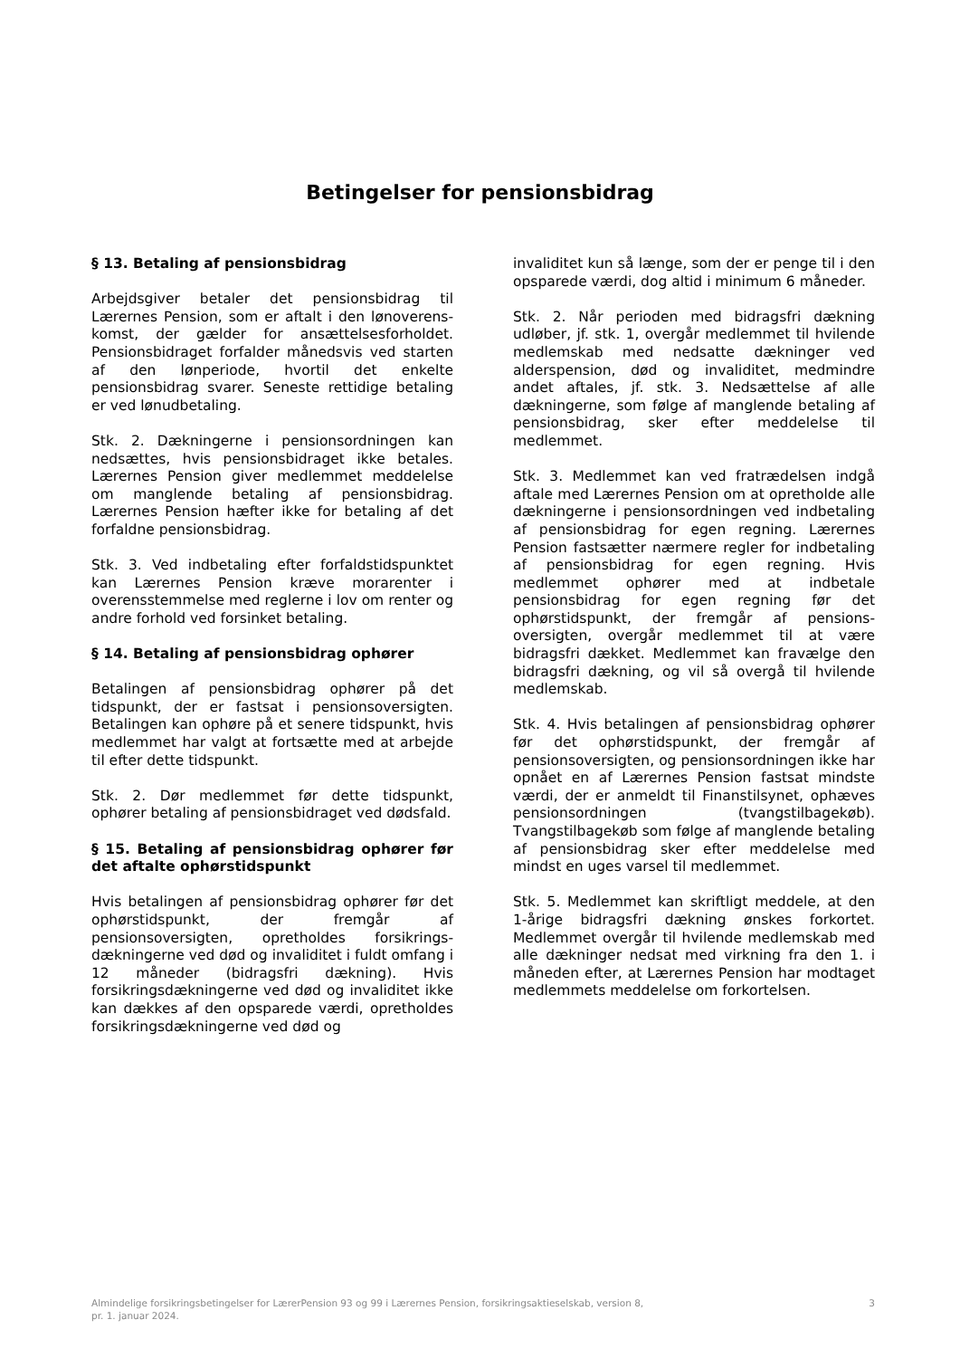Betingelser for pensionsbidrag
§ 13. Betaling af pensionsbidrag
Arbejdsgiver betaler det pensionsbidrag til Lærernes Pension, som er aftalt i den lønoverens-komst, der gælder for ansættelsesforholdet. Pensionsbidraget forfalder månedsvis ved starten af den lønperiode, hvortil det enkelte pensionsbidrag svarer. Seneste rettidige betaling er ved lønudbetaling.
Stk. 2. Dækningerne i pensionsordningen kan nedsættes, hvis pensionsbidraget ikke betales. Lærernes Pension giver medlemmet meddelelse om manglende betaling af pensionsbidrag. Lærernes Pension hæfter ikke for betaling af det forfaldne pensionsbidrag.
Stk. 3. Ved indbetaling efter forfaldstidspunktet kan Lærernes Pension kræve morarenter i overensstemmelse med reglerne i lov om renter og andre forhold ved forsinket betaling.
§ 14. Betaling af pensionsbidrag ophører
Betalingen af pensionsbidrag ophører på det tidspunkt, der er fastsat i pensionsoversigten. Betalingen kan ophøre på et senere tidspunkt, hvis medlemmet har valgt at fortsætte med at arbejde til efter dette tidspunkt.
Stk. 2. Dør medlemmet før dette tidspunkt, ophører betaling af pensionsbidraget ved dødsfald.
§ 15. Betaling af pensionsbidrag ophører før det aftalte ophørstidspunkt
Hvis betalingen af pensionsbidrag ophører før det ophørstidspunkt, der fremgår af pensionsoversigten, opretholdes forsikrings-dækningerne ved død og invaliditet i fuldt omfang i 12 måneder (bidragsfri dækning). Hvis forsikringsdækningerne ved død og invaliditet ikke kan dækkes af den opsparede værdi, opretholdes forsikringsdækningerne ved død og
invaliditet kun så længe, som der er penge til i den opsparede værdi, dog altid i minimum 6 måneder.
Stk. 2. Når perioden med bidragsfri dækning udløber, jf. stk. 1, overgår medlemmet til hvilende medlemskab med nedsatte dækninger ved alderspension, død og invaliditet, medmindre andet aftales, jf. stk. 3. Nedsættelse af alle dækningerne, som følge af manglende betaling af pensionsbidrag, sker efter meddelelse til medlemmet.
Stk. 3. Medlemmet kan ved fratrædelsen indgå aftale med Lærernes Pension om at opretholde alle dækningerne i pensionsordningen ved indbetaling af pensionsbidrag for egen regning. Lærernes Pension fastsætter nærmere regler for indbetaling af pensionsbidrag for egen regning. Hvis medlemmet ophører med at indbetale pensionsbidrag for egen regning før det ophørstidspunkt, der fremgår af pensions-oversigten, overgår medlemmet til at være bidragsfri dækket. Medlemmet kan fravælge den bidragsfri dækning, og vil så overgå til hvilende medlemskab.
Stk. 4. Hvis betalingen af pensionsbidrag ophører før det ophørstidspunkt, der fremgår af pensionsoversigten, og pensionsordningen ikke har opnået en af Lærernes Pension fastsat mindste værdi, der er anmeldt til Finanstilsynet, ophæves pensionsordningen (tvangstilbagekøb). Tvangstilbagekøb som følge af manglende betaling af pensionsbidrag sker efter meddelelse med mindst en uges varsel til medlemmet.
Stk. 5. Medlemmet kan skriftligt meddele, at den 1-årige bidragsfri dækning ønskes forkortet. Medlemmet overgår til hvilende medlemskab med alle dækninger nedsat med virkning fra den 1. i måneden efter, at Lærernes Pension har modtaget medlemmets meddelelse om forkortelsen.
Almindelige forsikringsbetingelser for LærerPension 93 og 99 i Lærernes Pension, forsikringsaktieselskab, version 8,
pr. 1. januar 2024.
3